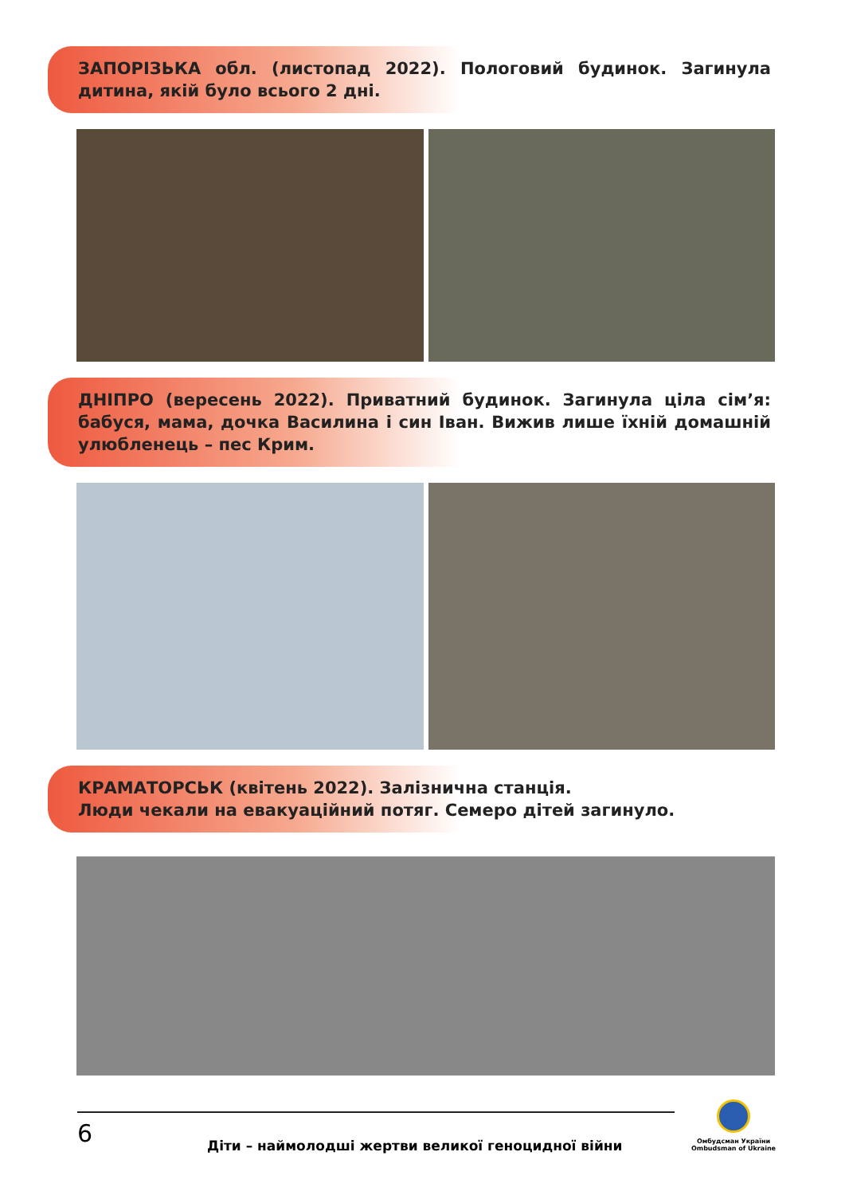ЗАПОРІЗЬКА обл. (листопад 2022). Пологовий будинок. Загинула дитина, якій було всього 2 дні.
ДНІПРО (вересень 2022). Приватний будинок. Загинула ціла сім’я: бабуся, мама, дочка Василина і син Іван. Вижив лише їхній домашній улюбленець – пес Крим.
КРАМАТОРСЬК (квітень 2022). Залізнична станція.
Люди чекали на евакуаційний потяг. Семеро дітей загинуло.
6
Діти – наймолодші жертви великої геноцидної війни
Омбудсман України
Ombudsman of Ukraine